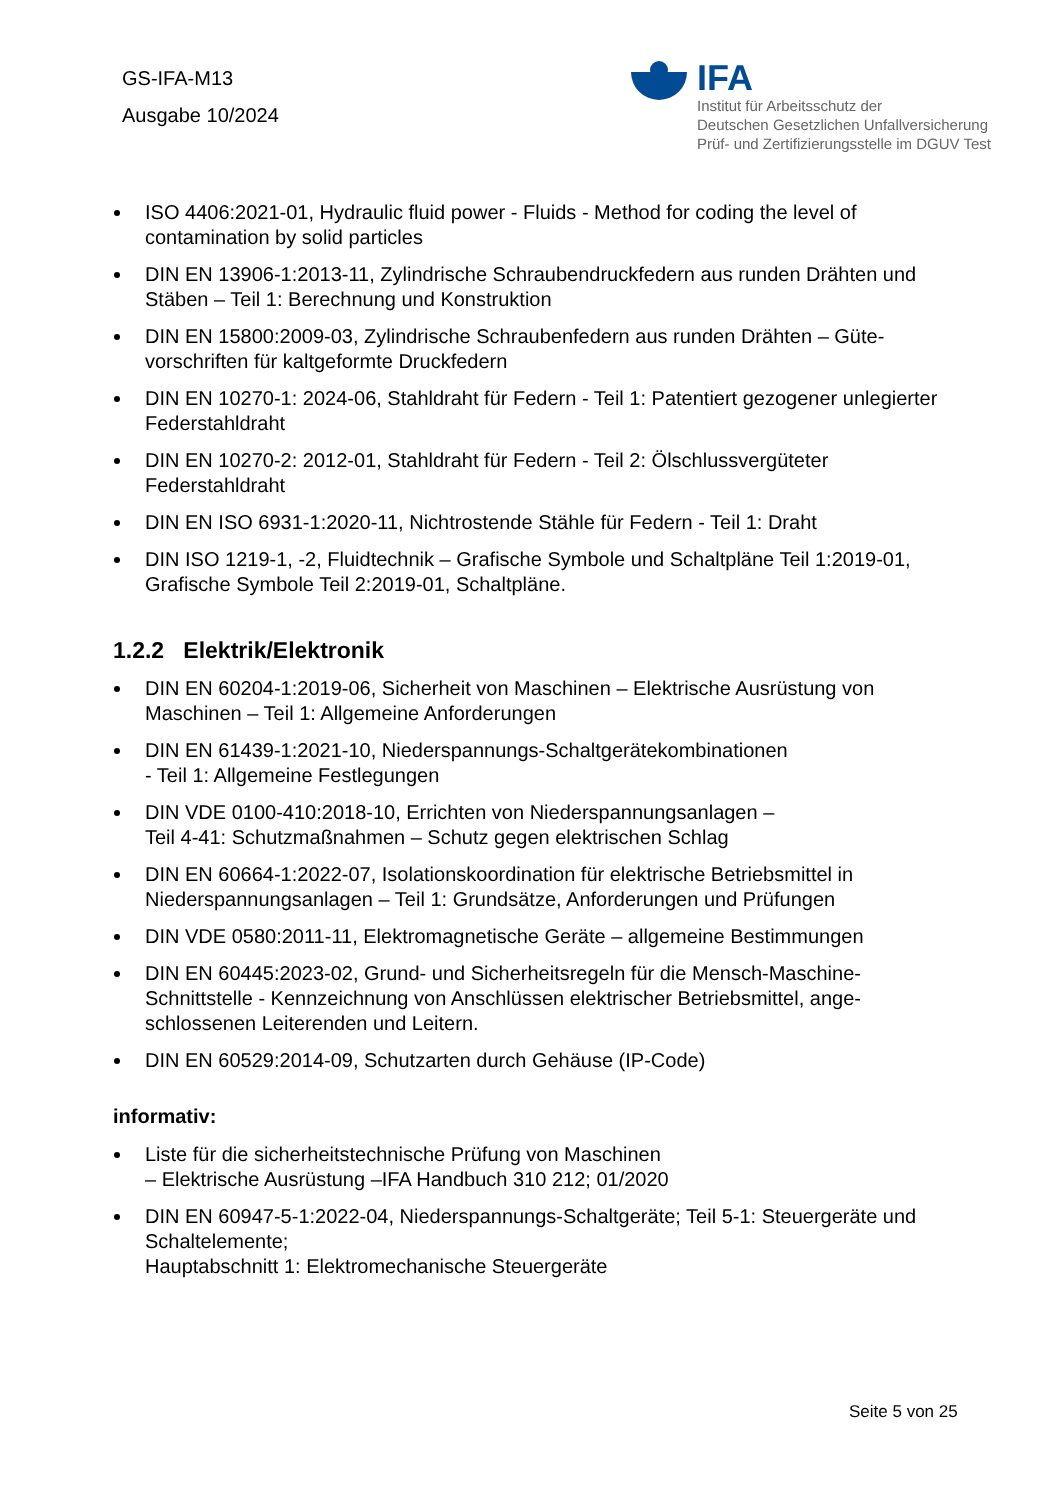GS-IFA-M13
Ausgabe 10/2024
IFA
Institut für Arbeitsschutz der
Deutschen Gesetzlichen Unfallversicherung
Prüf- und Zertifizierungsstelle im DGUV Test
ISO 4406:2021-01, Hydraulic fluid power - Fluids - Method for coding the level of contamination by solid particles
DIN EN 13906-1:2013-11, Zylindrische Schraubendruckfedern aus runden Drähten und Stäben – Teil 1: Berechnung und Konstruktion
DIN EN 15800:2009-03, Zylindrische Schraubenfedern aus runden Drähten – Güte-vorschriften für kaltgeformte Druckfedern
DIN EN 10270-1: 2024-06, Stahldraht für Federn - Teil 1: Patentiert gezogener unlegierter Federstahldraht
DIN EN 10270-2: 2012-01, Stahldraht für Federn - Teil 2: Ölschlussvergüteter Federstahldraht
DIN EN ISO 6931-1:2020-11, Nichtrostende Stähle für Federn - Teil 1: Draht
DIN ISO 1219-1, -2, Fluidtechnik – Grafische Symbole und Schaltpläne Teil 1:2019-01, Grafische Symbole Teil 2:2019-01, Schaltpläne.
1.2.2 Elektrik/Elektronik
DIN EN 60204-1:2019-06, Sicherheit von Maschinen – Elektrische Ausrüstung von Maschinen – Teil 1: Allgemeine Anforderungen
DIN EN 61439-1:2021-10, Niederspannungs-Schaltgerätekombinationen
- Teil 1: Allgemeine Festlegungen
DIN VDE 0100-410:2018-10, Errichten von Niederspannungsanlagen –
Teil 4-41: Schutzmaßnahmen – Schutz gegen elektrischen Schlag
DIN EN 60664-1:2022-07, Isolationskoordination für elektrische Betriebsmittel in Niederspannungsanlagen – Teil 1: Grundsätze, Anforderungen und Prüfungen
DIN VDE 0580:2011-11, Elektromagnetische Geräte – allgemeine Bestimmungen
DIN EN 60445:2023-02, Grund- und Sicherheitsregeln für die Mensch-Maschine-Schnittstelle - Kennzeichnung von Anschlüssen elektrischer Betriebsmittel, ange-schlossenen Leiterenden und Leitern.
DIN EN 60529:2014-09, Schutzarten durch Gehäuse (IP-Code)
informativ:
Liste für die sicherheitstechnische Prüfung von Maschinen
– Elektrische Ausrüstung –IFA Handbuch 310 212; 01/2020
DIN EN 60947-5-1:2022-04, Niederspannungs-Schaltgeräte; Teil 5-1: Steuergeräte und Schaltelemente;
Hauptabschnitt 1: Elektromechanische Steuergeräte
Seite 5 von 25